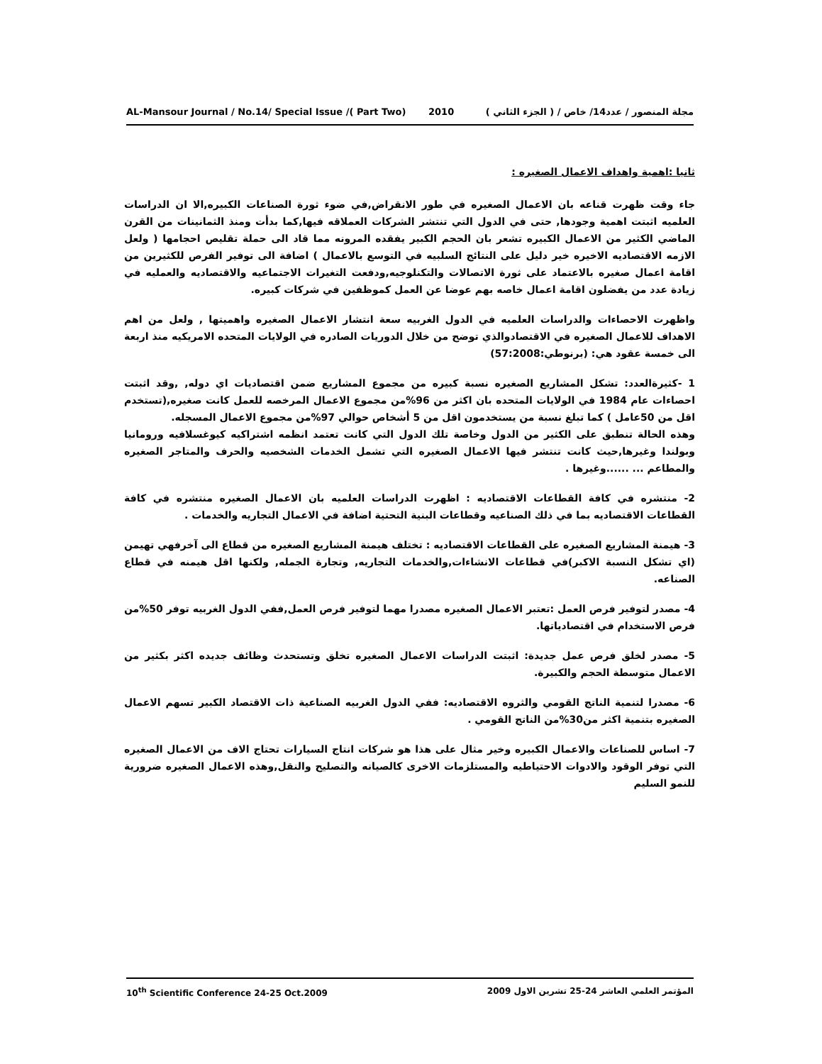AL-Mansour Journal / No.14/ Special Issue /( Part Two) 2010 مجلة المنصور / عدد14/ خاص / ( الجزء الثاني )
ثانيا :اهمية واهداف الاعمال الصغيره :
جاء وقت ظهرت قناعه بان الاعمال الصغيره في طور الانقراض,في ضوء ثورة الصناعات الكبيره,الا ان الدراسات العلميه اثبتت اهمية وجودها, حتى في الدول التي تنتشر الشركات العملاقه فيها,كما بدأت ومنذ الثمانينات من القرن الماضي الكثير من الاعمال الكبيره تشعر بان الحجم الكبير يفقده المرونه مما قاد الى حملة تقليص احجامها ( ولعل الازمه الاقتصاديه الاخيره خير دليل على النتائج السلبيه في التوسع بالاعمال ) اضافة الى توفير الفرص للكثيرين من اقامة اعمال صغيره بالاعتماد على ثورة الاتصالات والتكنلوجيه,ودفعت التغيرات الاجتماعيه والاقتصاديه والعمليه في زيادة عدد من يفضلون اقامة اعمال خاصه بهم عوضا عن العمل كموظفين في شركات كبيره.
واظهرت الاحصاءات والدراسات العلميه في الدول الغربيه سعة انتشار الاعمال الصغيره واهميتها , ولعل من اهم الاهداف للاعمال الصغيره في الاقتصادوالذي توضح من خلال الدوريات الصادره في الولايات المتحده الامريكيه منذ اربعة الى خمسة عقود هي: (برنوطي:57:2008)
1 -كثيرةالعدد: تشكل المشاريع الصغيره نسبة كبيره من مجموع المشاريع ضمن اقتصاديات اي دوله, ,وقد اثبتت احصاءات عام 1984 في الولايات المتحده بان اكثر من 96%من مجموع الاعمال المرخصه للعمل كانت صغيره,(تستخدم اقل من 50عامل ) كما تبلغ نسبة من يستخدمون اقل من 5 أشخاص حوالي 97%من مجموع الاعمال المسجله.
وهذه الحالة تنطبق على الكثير من الدول وخاصة تلك الدول التي كانت تعتمد انظمه اشتراكيه كيوغسلافيه ورومانيا وبولندا وغيرها,حيث كانت تنتشر فيها الاعمال الصغيره التي تشمل الخدمات الشخصيه والحرف والمتاجر الصغيره والمطاعم ... ......وغيرها .
2- منتشره في كافة القطاعات الاقتصاديه : اظهرت الدراسات العلميه بان الاعمال الصغيره منتشره في كافة القطاعات الاقتصاديه بما في ذلك الصناعيه وقطاعات البنية التحتية اضافة في الاعمال التجاريه والخدمات .
3- هيمنة المشاريع الصغيره على القطاعات الاقتصاديه : تختلف هيمنة المشاريع الصغيره من قطاع الى آخرفهي تهيمن (اي تشكل النسبة الاكبر)في قطاعات الانشاءات,والخدمات التجاريه, وتجارة الجمله, ولكنها اقل هيمنه في قطاع الصناعه.
4- مصدر لتوفير فرص العمل :تعتبر الاعمال الصغيره مصدرا مهما لتوفير فرص العمل,ففي الدول الغربيه توفر 50%من فرص الاستخدام في اقتصادياتها.
5- مصدر لخلق فرص عمل جديدة: اثبتت الدراسات الاعمال الصغيره تخلق وتستحدث وظائف جديده اكثر بكثير من الاعمال متوسطة الحجم والكبيرة.
6- مصدرا لتنمية الناتج القومي والثروه الاقتصاديه: ففي الدول الغربيه الصناعية ذات الاقتصاد الكبير تسهم الاعمال الصغيره بتنمية اكثر من30%من الناتج القومي .
7- اساس للصناعات والاعمال الكبيره وخير مثال على هذا هو شركات انتاج السيارات تحتاج الاف من الاعمال الصغيره التي توفر الوقود والادوات الاحتياطيه والمستلزمات الاخرى كالصيانه والتصليح والنقل,وهذه الاعمال الصغيره ضرورية للنمو السليم
10<sup>th</sup> Scientific Conference 24-25 Oct.2009 المؤتمر العلمي العاشر 24-25 تشرين الاول 2009